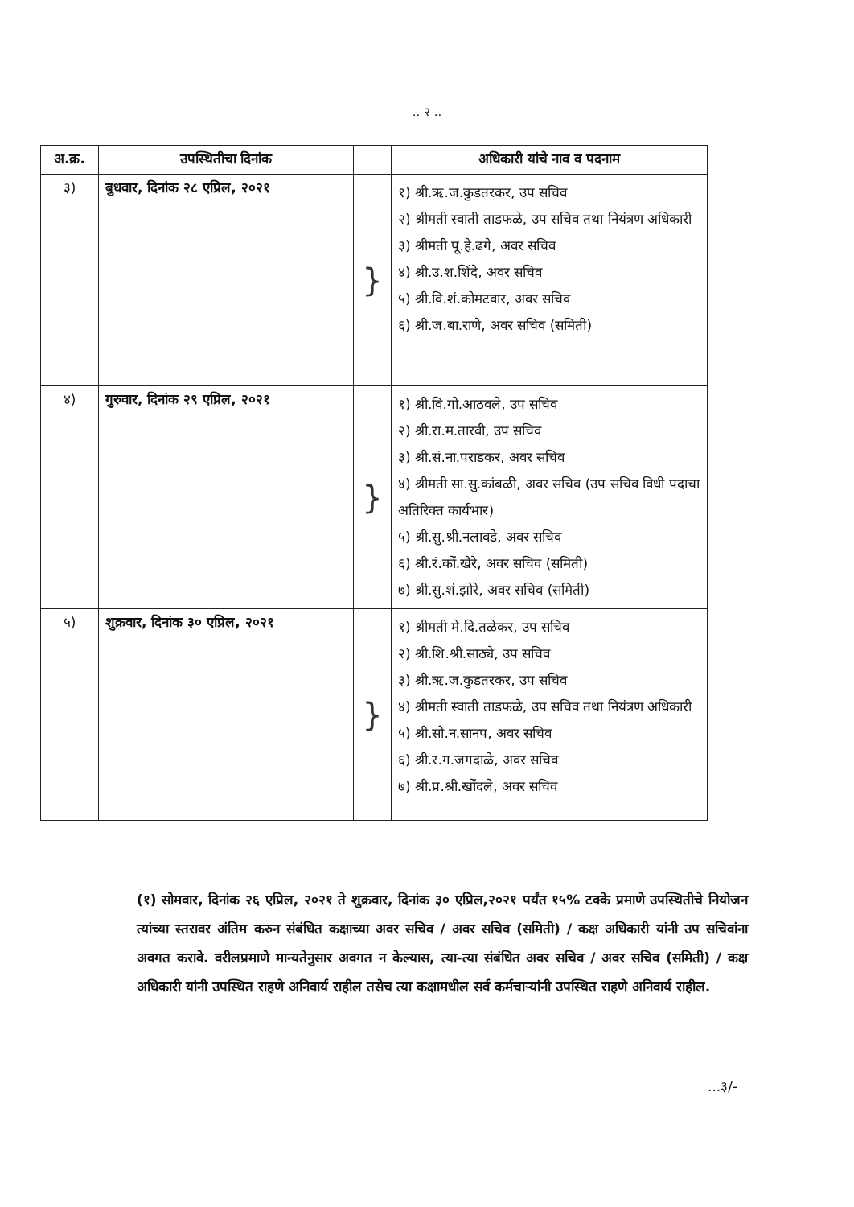.. २ ..
| अ.क्र. | उपस्थितीचा दिनांक | | अधिकारी यांचे नाव व पदनाम |
| --- | --- | --- | --- |
| ३) | बुधवार, दिनांक २८ एप्रिल, २०२१ | } | १) श्री.ऋ.ज.कुडतरकर, उप सचिव २) श्रीमती स्वाती ताडफळे, उप सचिव तथा नियंत्रण अधिकारी ३) श्रीमती पू.हे.ढगे, अवर सचिव ४) श्री.उ.श.शिंदे, अवर सचिव ५) श्री.वि.शं.कोमटवार, अवर सचिव ६) श्री.ज.बा.राणे, अवर सचिव (समिती) |
| ४) | गुरुवार, दिनांक २९ एप्रिल, २०२१ | } | १) श्री.वि.गो.आठवले, उप सचिव २) श्री.रा.म.तारवी, उप सचिव ३) श्री.सं.ना.पराडकर, अवर सचिव ४) श्रीमती सा.सु.कांबळी, अवर सचिव (उप सचिव विधी पदाचा अतिरिक्त कार्यभार) ५) श्री.सु.श्री.नलावडे, अवर सचिव ६) श्री.रं.कों.खैरे, अवर सचिव (समिती) ७) श्री.सु.शं.झोरे, अवर सचिव (समिती) |
| ५) | शुक्रवार, दिनांक ३० एप्रिल, २०२१ | } | १) श्रीमती मे.दि.तळेकर, उप सचिव २) श्री.शि.श्री.साठ्ये, उप सचिव ३) श्री.ऋ.ज.कुडतरकर, उप सचिव ४) श्रीमती स्वाती ताडफळे, उप सचिव तथा नियंत्रण अधिकारी ५) श्री.सो.न.सानप, अवर सचिव ६) श्री.र.ग.जगदाळे, अवर सचिव ७) श्री.प्र.श्री.खोंदले, अवर सचिव |
(१) सोमवार, दिनांक २६ एप्रिल, २०२१ ते शुक्रवार, दिनांक ३० एप्रिल,२०२१ पर्यंत १५% टक्के प्रमाणे उपस्थितीचे नियोजन त्यांच्या स्तरावर अंतिम करुन संबंधित कक्षाच्या अवर सचिव / अवर सचिव (समिती) / कक्ष अधिकारी यांनी उप सचिवांना अवगत करावे. वरीलप्रमाणे मान्यतेनुसार अवगत न केल्यास, त्या-त्या संबंधित अवर सचिव / अवर सचिव (समिती) / कक्ष अधिकारी यांनी उपस्थित राहणे अनिवार्य राहील तसेच त्या कक्षामधील सर्व कर्मचाऱ्यांनी उपस्थित राहणे अनिवार्य राहील.
...३/-